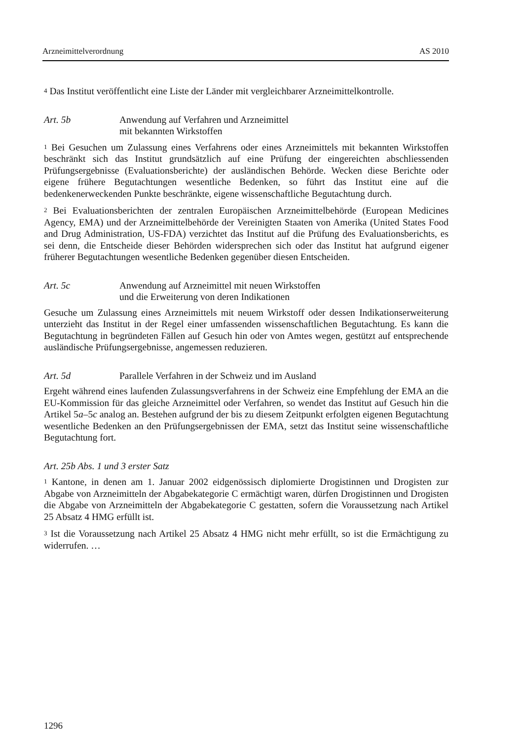Arzneimittelverordnung AS 2010
<sup>4</sup> Das Institut veröffentlicht eine Liste der Länder mit vergleichbarer Arzneimittel­kontrolle.
Art. 5b Anwendung auf Verfahren und Arzneimittel
mit bekannten Wirkstoffen
<sup>1</sup> Bei Gesuchen um Zulassung eines Verfahrens oder eines Arzneimittels mit bekannten Wirkstoffen beschränkt sich das Institut grundsätzlich auf eine Prüfung der eingereichten abschliessenden Prüfungsergebnisse (Evaluationsberichte) der ausländischen Behörde. Wecken diese Berichte oder eigene frühere Begutachtungen wesentliche Bedenken, so führt das Institut eine auf die bedenkenerweckenden Punkte beschränkte, eigene wissenschaftliche Begutachtung durch.
<sup>2</sup> Bei Evaluationsberichten der zentralen Europäischen Arzneimittelbehörde (European Medicines Agency, EMA) und der Arzneimittelbehörde der Vereinigten Staaten von Amerika (United States Food and Drug Administration, US-FDA) verzichtet das Institut auf die Prüfung des Evaluationsberichts, es sei denn, die Entscheide dieser Behörden widersprechen sich oder das Institut hat aufgrund eigener früherer Begutachtungen wesentliche Bedenken gegenüber diesen Entscheiden.
Art. 5c Anwendung auf Arzneimittel mit neuen Wirkstoffen
und die Erweiterung von deren Indikationen
Gesuche um Zulassung eines Arzneimittels mit neuem Wirkstoff oder dessen Indikationserweiterung unterzieht das Institut in der Regel einer umfassenden wissenschaftlichen Begutachtung. Es kann die Begutachtung in begründeten Fällen auf Gesuch hin oder von Amtes wegen, gestützt auf entsprechende ausländische Prüfungsergebnisse, angemessen reduzieren.
Art. 5d Parallele Verfahren in der Schweiz und im Ausland
Ergeht während eines laufenden Zulassungsverfahrens in der Schweiz eine Empfehlung der EMA an die EU-Kommission für das gleiche Arzneimittel oder Verfahren, so wendet das Institut auf Gesuch hin die Artikel 5a–5c analog an. Bestehen aufgrund der bis zu diesem Zeitpunkt erfolgten eigenen Begutachtung wesentliche Bedenken an den Prüfungsergebnissen der EMA, setzt das Institut seine wissenschaftliche Begutachtung fort.
Art. 25b Abs. 1 und 3 erster Satz
<sup>1</sup> Kantone, in denen am 1. Januar 2002 eidgenössisch diplomierte Drogistinnen und Drogisten zur Abgabe von Arzneimitteln der Abgabekategorie C ermächtigt waren, dürfen Drogistinnen und Drogisten die Abgabe von Arzneimitteln der Abgabekategorie C gestatten, sofern die Voraussetzung nach Artikel 25 Absatz 4 HMG erfüllt ist.
<sup>3</sup> Ist die Voraussetzung nach Artikel 25 Absatz 4 HMG nicht mehr erfüllt, so ist die Ermächtigung zu widerrufen. …
1296